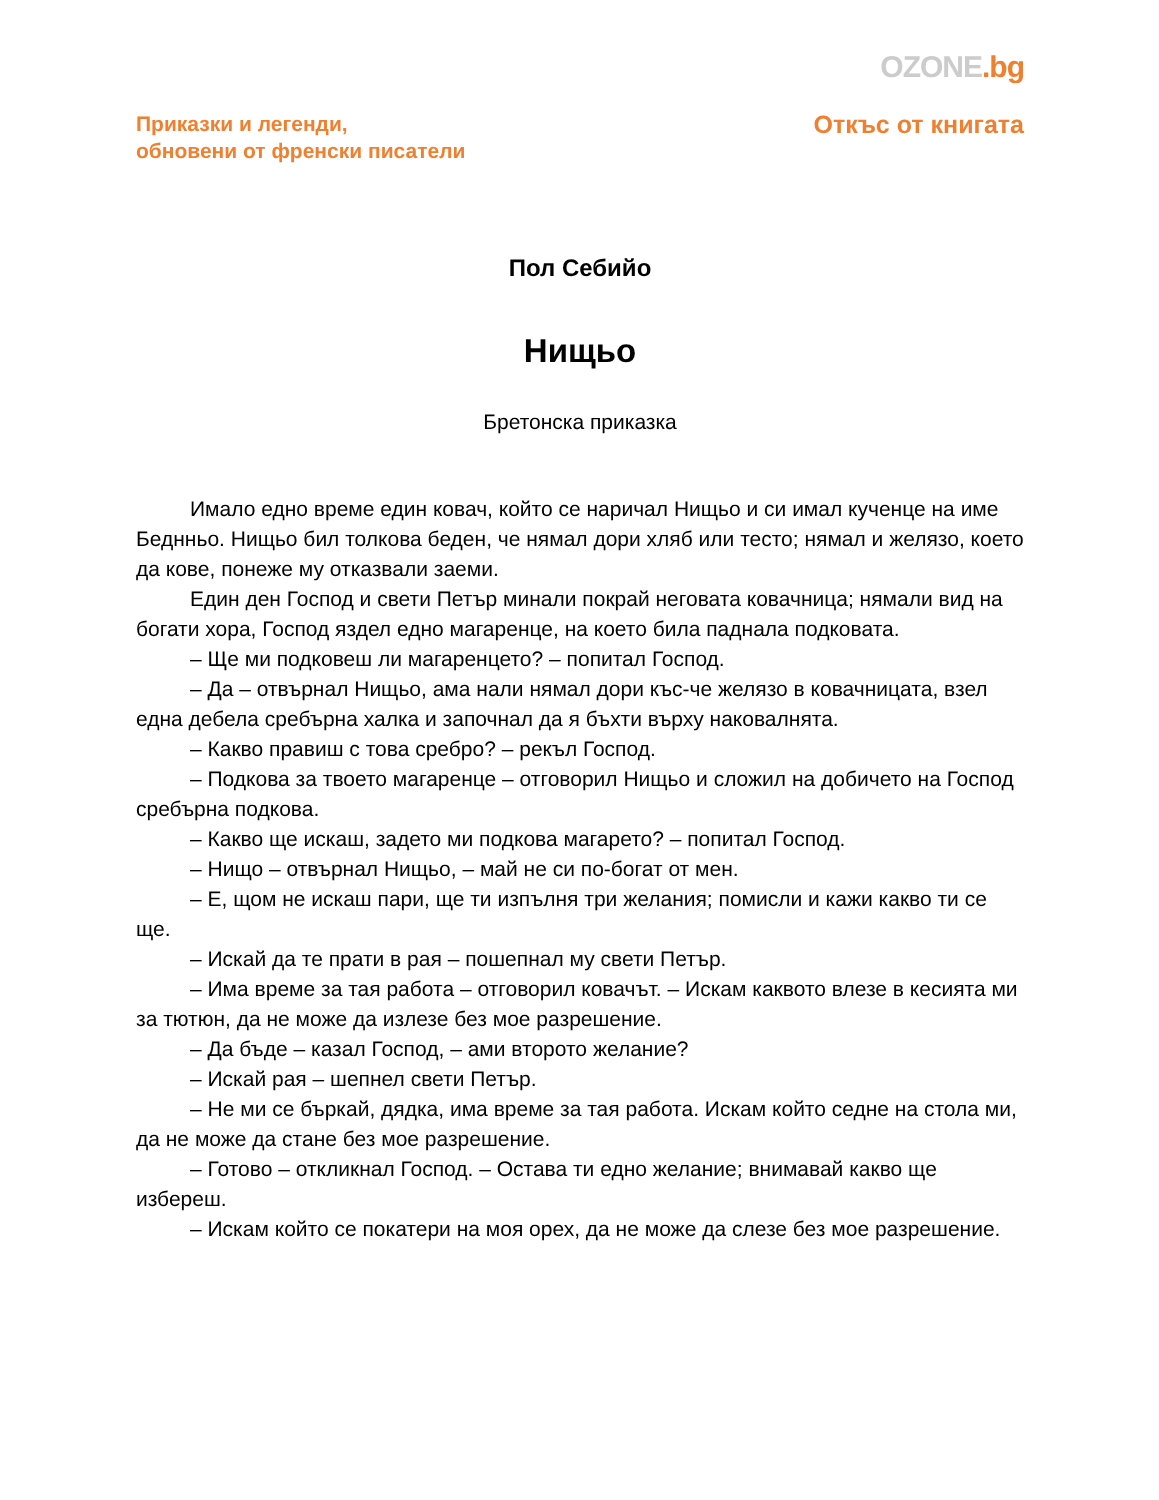OZONE.bg
Приказки и легенди,
обновени от френски писатели
Откъс от книгата
Пол Себийо
Нищьо
Бретонска приказка
Имало едно време един ковач, който се наричал Нищьо и си имал кученце на име Беднньо. Нищьо бил толкова беден, че нямал дори хляб или тесто; нямал и желязо, което да кове, понеже му отказвали заеми.
Един ден Господ и свети Петър минали покрай неговата ковачница; нямали вид на богати хора, Господ яздел едно магаренце, на което била паднала подковата.
– Ще ми подковеш ли магаренцето? – попитал Господ.
– Да – отвърнал Нищьо, ама нали нямал дори къс-че желязо в ковачницата, взел една дебела сребърна халка и започнал да я бъхти върху наковалнята.
– Какво правиш с това сребро? – рекъл Господ.
– Подкова за твоето магаренце – отговорил Нищьо и сложил на добичето на Господ сребърна подкова.
– Какво ще искаш, задето ми подкова магарето? – попитал Господ.
– Нищо – отвърнал Нищьо, – май не си по-богат от мен.
– Е, щом не искаш пари, ще ти изпълня три желания; помисли и кажи какво ти се ще.
– Искай да те прати в рая – пошепнал му свети Петър.
– Има време за тая работа – отговорил ковачът. – Искам каквото влезе в кесията ми за тютюн, да не може да излезе без мое разрешение.
– Да бъде – казал Господ, – ами второто желание?
– Искай рая – шепнел свети Петър.
– Не ми се бъркай, дядка, има време за тая работа. Искам който седне на стола ми, да не може да стане без мое разрешение.
– Готово – откликнал Господ. – Остава ти едно желание; внимавай какво ще избереш.
– Искам който се покатери на моя орех, да не може да слезе без мое разрешение.